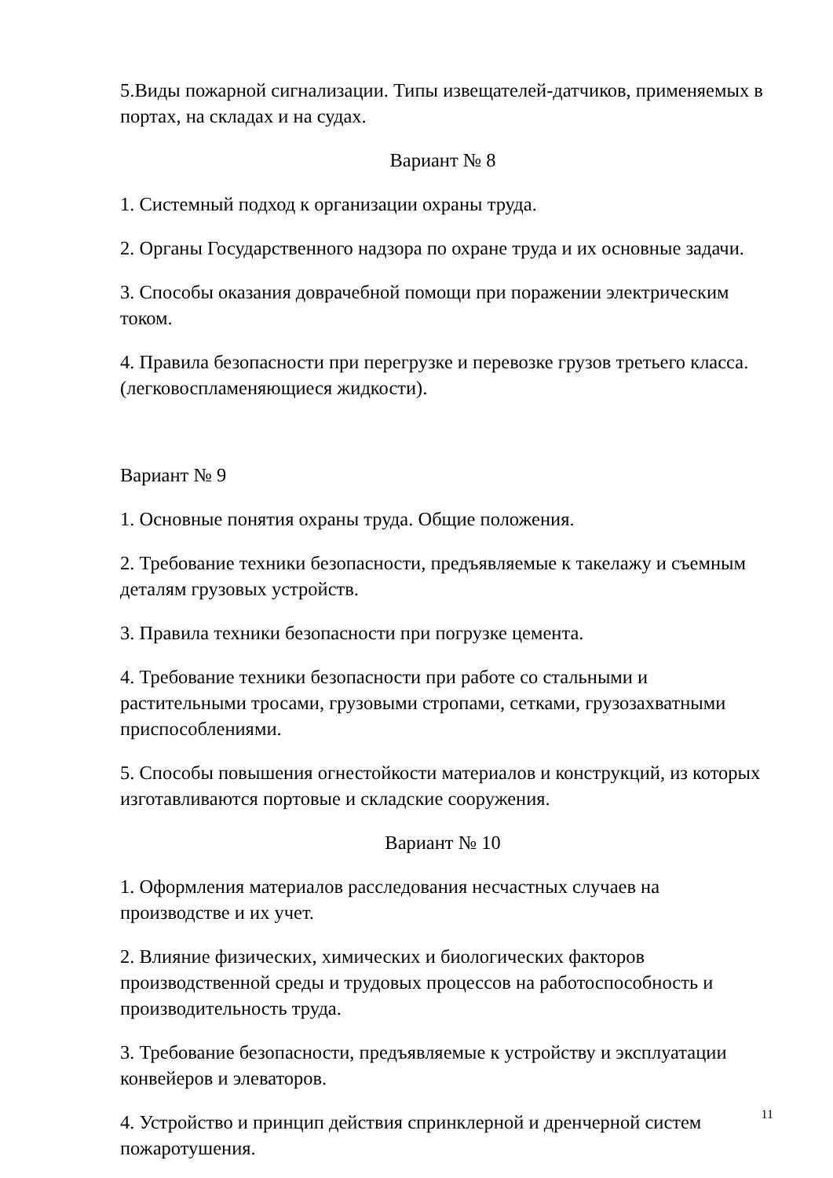5.Виды пожарной сигнализации. Типы извещателей-датчиков, применяемых в портах, на складах и на судах.
Вариант № 8
1. Системный подход к организации охраны труда.
2. Органы Государственного надзора по охране труда и их основные задачи.
3. Способы оказания доврачебной помощи при поражении электрическим током.
4. Правила безопасности при перегрузке и перевозке грузов третьего класса. (легковоспламеняющиеся жидкости).
Вариант № 9
1. Основные понятия охраны труда. Общие положения.
2. Требование техники безопасности, предъявляемые к такелажу и съемным деталям грузовых устройств.
3. Правила техники безопасности при погрузке цемента.
4. Требование техники безопасности при работе со стальными и растительными тросами, грузовыми стропами, сетками, грузозахватными приспособлениями.
5. Способы повышения огнестойкости материалов и конструкций, из которых изготавливаются портовые и складские сооружения.
Вариант № 10
1. Оформления материалов расследования несчастных случаев на производстве и их учет.
2. Влияние физических, химических и биологических факторов производственной среды и трудовых процессов на работоспособность и производительность труда.
3. Требование безопасности, предъявляемые к устройству и эксплуатации конвейеров и элеваторов.
4. Устройство и принцип действия спринклерной и дренчерной систем пожаротушения.
11